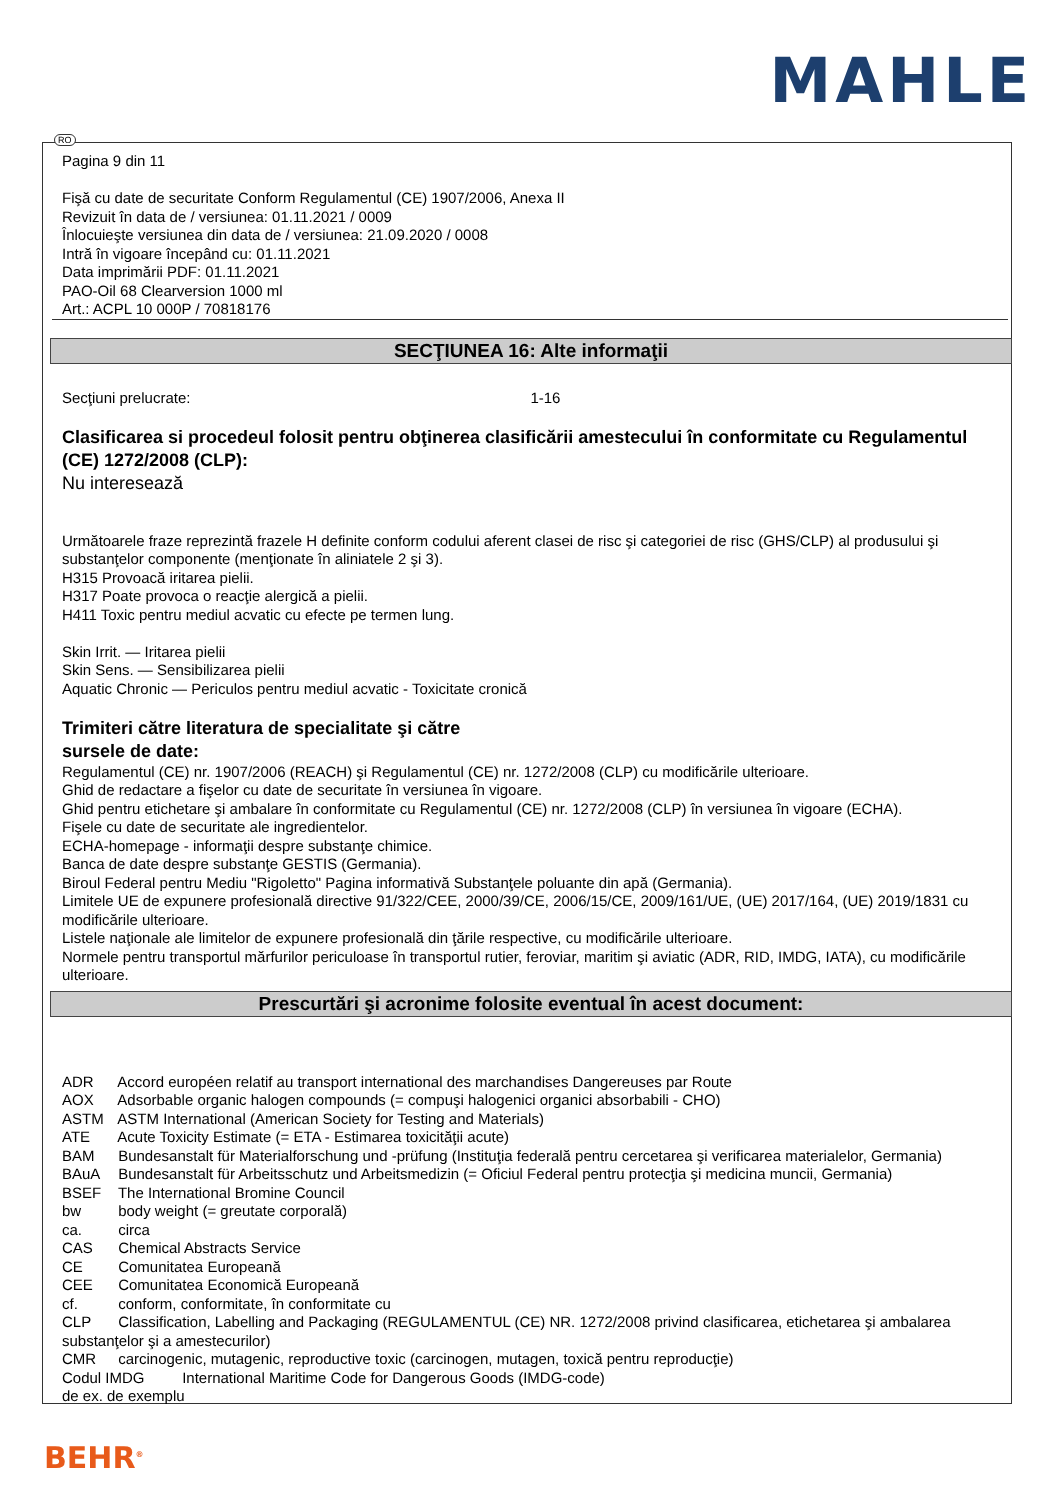MAHLE
RO
Pagina 9 din 11
Fişă cu date de securitate Conform Regulamentul (CE) 1907/2006, Anexa II
Revizuit în data de / versiunea: 01.11.2021 / 0009
Înlocuieşte versiunea din data de / versiunea: 21.09.2020 / 0008
Intră în vigoare începând cu: 01.11.2021
Data imprimării PDF: 01.11.2021
PAO-Oil 68 Clearversion 1000 ml
Art.: ACPL 10 000P / 70818176
SECŢIUNEA 16: Alte informaţii
Secţiuni prelucrate: 1-16
Clasificarea si procedeul folosit pentru obţinerea clasificării amestecului în conformitate cu Regulamentul (CE) 1272/2008 (CLP):
Nu interesează
Următoarele fraze reprezintă frazele H definite conform codului aferent clasei de risc şi categoriei de risc (GHS/CLP) al produsului şi substanţelor componente (menţionate în aliniatele 2 şi 3).
H315 Provoacă iritarea pielii.
H317 Poate provoca o reacţie alergică a pielii.
H411 Toxic pentru mediul acvatic cu efecte pe termen lung.
Skin Irrit. — Iritarea pielii
Skin Sens. — Sensibilizarea pielii
Aquatic Chronic — Periculos pentru mediul acvatic - Toxicitate cronică
Trimiteri către literatura de specialitate şi către
sursele de date:
Regulamentul (CE) nr. 1907/2006 (REACH) şi Regulamentul (CE) nr. 1272/2008 (CLP) cu modificările ulterioare.
Ghid de redactare a fişelor cu date de securitate în versiunea în vigoare.
Ghid pentru etichetare şi ambalare în conformitate cu Regulamentul (CE) nr. 1272/2008 (CLP) în versiunea în vigoare (ECHA).
Fişele cu date de securitate ale ingredientelor.
ECHA-homepage - informaţii despre substanţe chimice.
Banca de date despre substanţe GESTIS (Germania).
Biroul Federal pentru Mediu "Rigoletto" Pagina informativă Substanţele poluante din apă (Germania).
Limitele UE de expunere profesională directive 91/322/CEE, 2000/39/CE, 2006/15/CE, 2009/161/UE, (UE) 2017/164, (UE) 2019/1831 cu modificările ulterioare.
Listele naţionale ale limitelor de expunere profesională din ţările respective, cu modificările ulterioare.
Normele pentru transportul mărfurilor periculoase în transportul rutier, feroviar, maritim şi aviatic (ADR, RID, IMDG, IATA), cu modificările ulterioare.
Prescurtări şi acronime folosite eventual în acest document:
ADR Accord européen relatif au transport international des marchandises Dangereuses par Route
AOX Adsorbable organic halogen compounds (= compuşi halogenici organici absorbabili - CHO)
ASTM ASTM International (American Society for Testing and Materials)
ATE Acute Toxicity Estimate (= ETA - Estimarea toxicităţii acute)
BAM Bundesanstalt für Materialforschung und -prüfung (Instituţia federală pentru cercetarea şi verificarea materialelor, Germania)
BAuA Bundesanstalt für Arbeitsschutz und Arbeitsmedizin (= Oficiul Federal pentru protecţia şi medicina muncii, Germania)
BSEF The International Bromine Council
bw body weight (= greutate corporală)
ca. circa
CAS Chemical Abstracts Service
CE Comunitatea Europeană
CEE Comunitatea Economică Europeană
cf. conform, conformitate, în conformitate cu
CLP Classification, Labelling and Packaging (REGULAMENTUL (CE) NR. 1272/2008 privind clasificarea, etichetarea şi ambalarea substanţelor şi a amestecurilor)
CMR carcinogenic, mutagenic, reproductive toxic (carcinogen, mutagen, toxică pentru reproducţie)
Codul IMDG International Maritime Code for Dangerous Goods (IMDG-code)
de ex. de exemplu
BEHR<sup>®</sup>